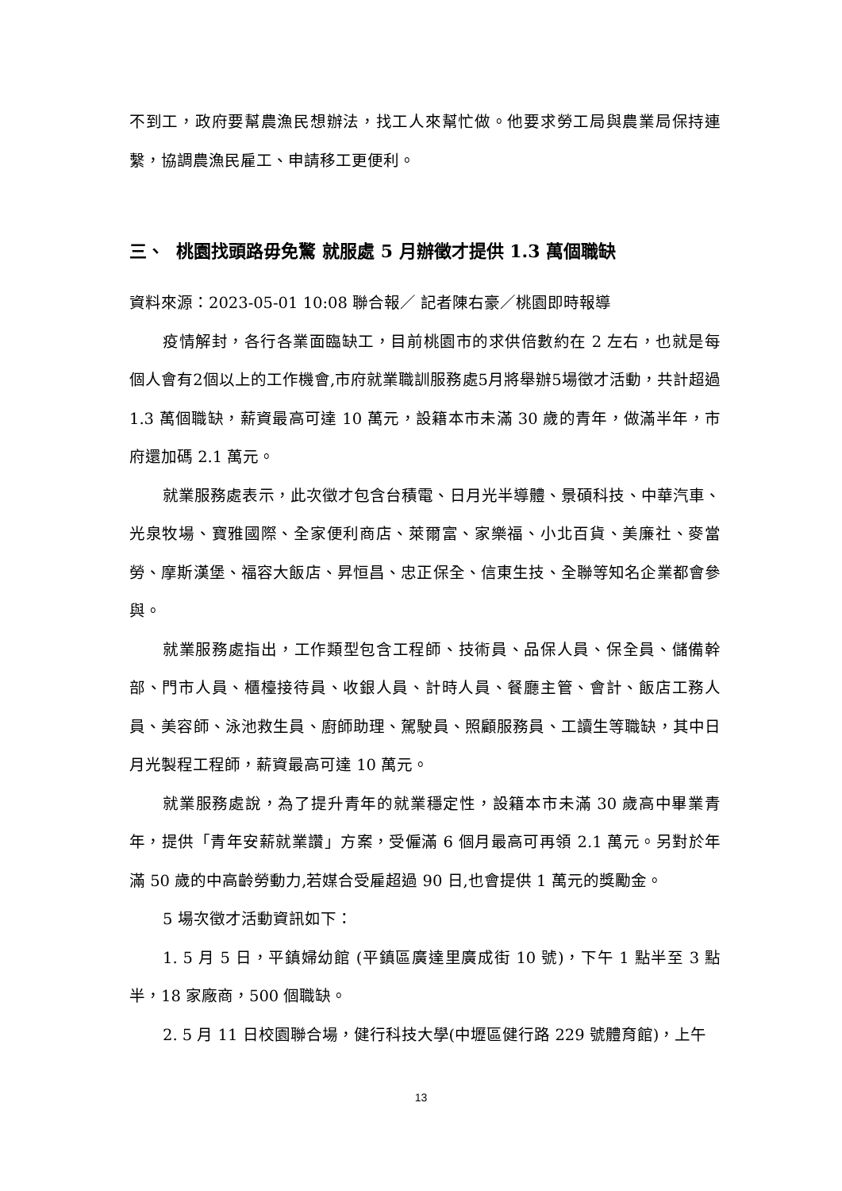不到工，政府要幫農漁民想辦法，找工人來幫忙做。他要求勞工局與農業局保持連繫，協調農漁民雇工、申請移工更便利。
三、 桃園找頭路毋免驚 就服處 5 月辦徵才提供 1.3 萬個職缺
資料來源：2023-05-01 10:08 聯合報／ 記者陳右豪／桃園即時報導
疫情解封，各行各業面臨缺工，目前桃園市的求供倍數約在 2 左右，也就是每個人會有2個以上的工作機會,市府就業職訓服務處5月將舉辦5場徵才活動，共計超過 1.3 萬個職缺，薪資最高可達 10 萬元，設籍本市未滿 30 歲的青年，做滿半年，市府還加碼 2.1 萬元。
就業服務處表示，此次徵才包含台積電、日月光半導體、景碩科技、中華汽車、光泉牧場、寶雅國際、全家便利商店、萊爾富、家樂福、小北百貨、美廉社、麥當勞、摩斯漢堡、福容大飯店、昇恒昌、忠正保全、信東生技、全聯等知名企業都會參與。
就業服務處指出，工作類型包含工程師、技術員、品保人員、保全員、儲備幹部、門市人員、櫃檯接待員、收銀人員、計時人員、餐廳主管、會計、飯店工務人員、美容師、泳池救生員、廚師助理、駕駛員、照顧服務員、工讀生等職缺，其中日月光製程工程師，薪資最高可達 10 萬元。
就業服務處說，為了提升青年的就業穩定性，設籍本市未滿 30 歲高中畢業青年，提供「青年安薪就業讚」方案，受僱滿 6 個月最高可再領 2.1 萬元。另對於年滿 50 歲的中高齡勞動力,若媒合受雇超過 90 日,也會提供 1 萬元的獎勵金。
5 場次徵才活動資訊如下：
1. 5 月 5 日，平鎮婦幼館 (平鎮區廣達里廣成街 10 號)，下午 1 點半至 3 點半，18 家廠商，500 個職缺。
2. 5 月 11 日校園聯合場，健行科技大學(中壢區健行路 229 號體育館)，上午
13